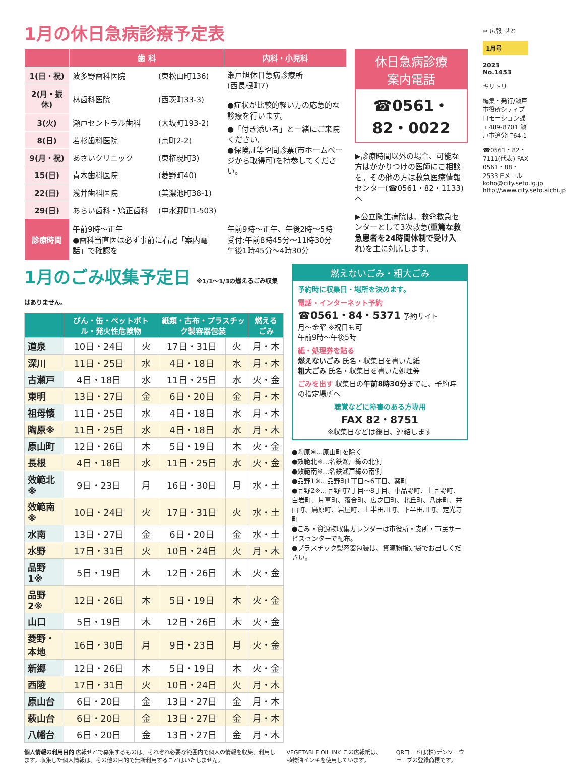1月の休日急病診療予定表
| | 歯 科 | | 内科・小児科 |
| --- | --- | --- | --- |
| 1(日・祝) | 波多野歯科医院 | (東松山町136) | 瀬戸旭休日急病診療所 (西長根町7) ●症状が比較的軽い方の応急的な診療を行います。 ●「付き添い者」と一緒にご来院ください。 ●保険証等や問診票(市ホームページから取得可)を持参してください。 |
| 2(月・振休) | 林歯科医院 | (西茨町33-3) | |
| 3(火) | 瀬戸セントラル歯科 | (大坂町193-2) | |
| 8(日) | 若杉歯科医院 | (京町2-2) | |
| 9(月・祝) | あさいクリニック | (東権現町3) | |
| 15(日) | 青木歯科医院 | (菱野町40) | |
| 22(日) | 浅井歯科医院 | (美濃池町38-1) | |
| 29(日) | あらい歯科・矯正歯科 | (中水野町1-503) | |
| 診療時間 | 午前9時～正午 ●歯科当直医は必ず事前に右記「案内電話」で確認を | | 午前9時～正午、午後2時～5時 受付:午前8時45分～11時30分 午後1時45分～4時30分 |
休日急病診療
案内電話
☎0561・
82・0022
▶診療時間以外の場合、可能な方はかかりつけの医師にご相談を。その他の方は救急医療情報センター(☎0561・82・1133)へ
▶公立陶生病院は、救命救急センターとして3次救急(重篤な救急患者を24時間体制で受け入れ)を主に対応します。
1月のごみ収集予定日 ※1/1～1/3の燃えるごみ収集はありません。
| | びん・缶・ペットボトル・発火性危険物 | | 紙類・古布・プラスチック製容器包装 | | 燃えるごみ |
| --- | --- | --- | --- | --- | --- |
| 道泉 | 10日・24日 | 火 | 17日・31日 | 火 | 月・木 |
| 深川 | 11日・25日 | 水 | 4日・18日 | 水 | 月・木 |
| 古瀬戸 | 4日・18日 | 水 | 11日・25日 | 水 | 火・金 |
| 東明 | 13日・27日 | 金 | 6日・20日 | 金 | 月・木 |
| 祖母懐 | 11日・25日 | 水 | 4日・18日 | 水 | 月・木 |
| 陶原※ | 11日・25日 | 水 | 4日・18日 | 水 | 月・木 |
| 原山町 | 12日・26日 | 木 | 5日・19日 | 木 | 火・金 |
| 長根 | 4日・18日 | 水 | 11日・25日 | 水 | 火・金 |
| 效範北※ | 9日・23日 | 月 | 16日・30日 | 月 | 水・土 |
| 效範南※ | 10日・24日 | 火 | 17日・31日 | 火 | 水・土 |
| 水南 | 13日・27日 | 金 | 6日・20日 | 金 | 水・土 |
| 水野 | 17日・31日 | 火 | 10日・24日 | 火 | 月・木 |
| 品野1※ | 5日・19日 | 木 | 12日・26日 | 木 | 火・金 |
| 品野2※ | 12日・26日 | 木 | 5日・19日 | 木 | 火・金 |
| 山口 | 5日・19日 | 木 | 12日・26日 | 木 | 火・金 |
| 菱野・本地 | 16日・30日 | 月 | 9日・23日 | 月 | 火・金 |
| 新郷 | 12日・26日 | 木 | 5日・19日 | 木 | 火・金 |
| 西陵 | 17日・31日 | 火 | 10日・24日 | 火 | 月・木 |
| 原山台 | 6日・20日 | 金 | 13日・27日 | 金 | 月・木 |
| 萩山台 | 6日・20日 | 金 | 13日・27日 | 金 | 月・木 |
| 八幡台 | 6日・20日 | 金 | 13日・27日 | 金 | 月・木 |
燃えないごみ・粗大ごみ
予約時に収集日・場所を決めます。
電話・インターネット予約
☎0561・84・5371 予約サイト
月～金曜 ※祝日も可
午前9時～午後5時
紙・処理券を貼る
燃えないごみ 氏名・収集日を書いた紙
粗大ごみ 氏名・収集日を書いた処理券
ごみを出す 収集日の午前8時30分までに、予約時の指定場所へ
聴覚などに障害のある方専用
FAX 82・8751
※収集日などは後日、連絡します
●陶原※…原山町を除く
●效範北※…名鉄瀬戸線の北側
●效範南※…名鉄瀬戸線の南側
●品野1※…品野町1丁目～6丁目、窯町
●品野2※…品野町7丁目～8丁目、中品野町、上品野町、白岩町、片草町、落合町、広之田町、北丘町、八床町、井山町、鳥原町、岩屋町、上半田川町、下半田川町、定光寺町
●ごみ・資源物収集カレンダーは市役所・支所・市民サービスセンターで配布。
●プラスチック製容器包装は、資源物指定袋でお出しください。
個人情報の利用目的 広報せとで募集するものは、それぞれ必要な範囲内で個人の情報を収集、利用します。収集した個人情報は、その他の目的で無断利用することはいたしません。
VEGETABLE OIL INK この広報紙は、植物油インキを使用しています。
QRコードは(株)デンソーウェーブの登録商標です。
✂ 広報 せと
1月号
2023 No.1453
キリトリ
編集・発行/瀬戸市役所シティプロモーション課 〒489-8701 瀬戸市追分町64-1
☎0561・82・7111(代表) FAX 0561・88・2533 Eメール koho@city.seto.lg.jp http://www.city.seto.aichi.jp